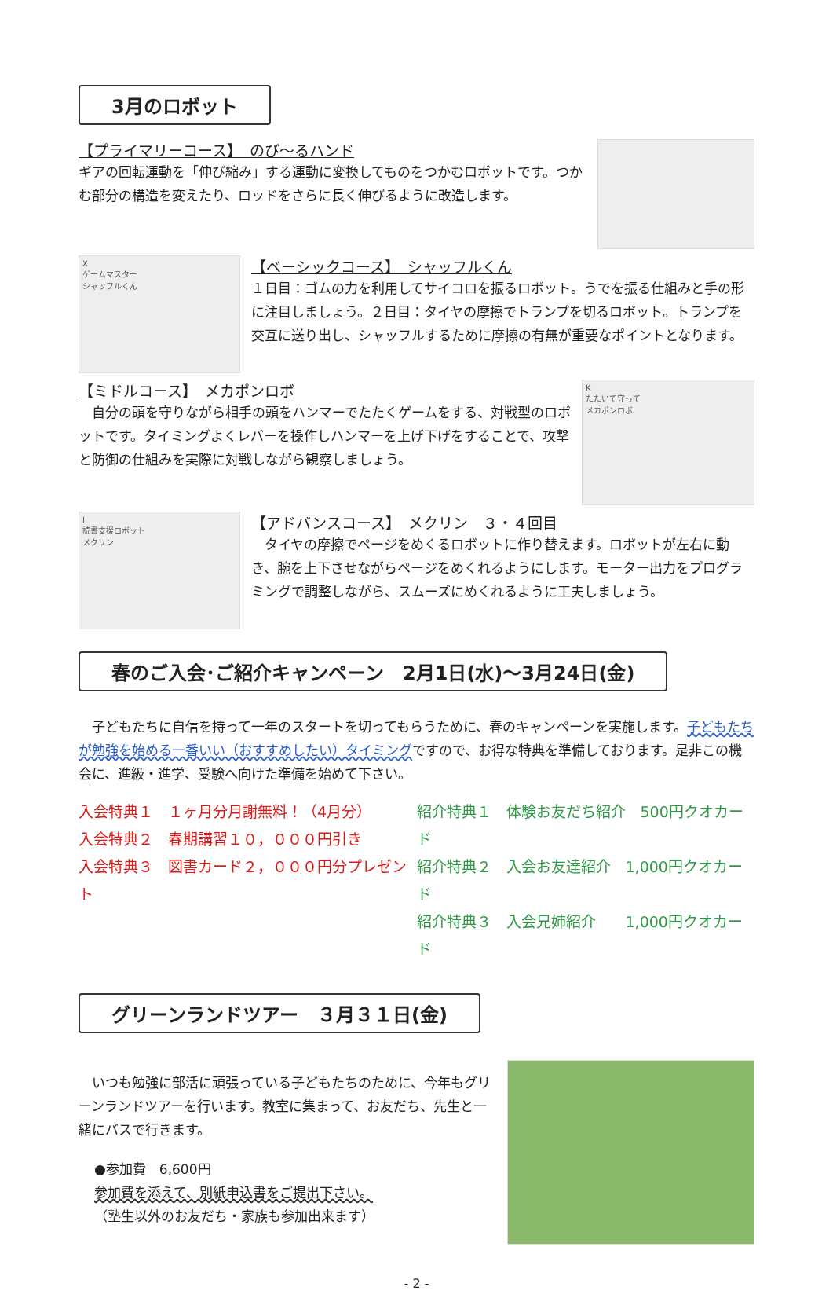3月のロボット
【プライマリーコース】　のび～るハンド
ギアの回転運動を「伸び縮み」する運動に変換してものをつかむロボットです。つかむ部分の構造を変えたり、ロッドをさらに長く伸びるように改造します。
X
ゲームマスター
シャッフルくん
【ベーシックコース】　シャッフルくん
１日目：ゴムの力を利用してサイコロを振るロボット。うでを振る仕組みと手の形に注目しましょう。２日目：タイヤの摩擦でトランプを切るロボット。トランプを交互に送り出し、シャッフルするために摩擦の有無が重要なポイントとなります。
【ミドルコース】　メカポンロボ
　自分の頭を守りながら相手の頭をハンマーでたたくゲームをする、対戦型のロボットです。タイミングよくレバーを操作しハンマーを上げ下げをすることで、攻撃と防御の仕組みを実際に対戦しながら観察しましょう。
K
たたいて守って
メカポンロボ
I
読書支援ロボット
メクリン
【アドバンスコース】　メクリン　３・４回目
　タイヤの摩擦でページをめくるロボットに作り替えます。ロボットが左右に動き、腕を上下させながらページをめくれるようにします。モーター出力をプログラミングで調整しながら、スムーズにめくれるように工夫しましょう。
春のご入会･ご紹介キャンペーン　2月1日(水)～3月24日(金)
　子どもたちに自信を持って一年のスタートを切ってもらうために、春のキャンペーンを実施します。子どもたちが勉強を始める一番いい（おすすめしたい）タイミングですので、お得な特典を準備しております。是非この機会に、進級・進学、受験へ向けた準備を始めて下さい。
入会特典１　１ヶ月分月謝無料！（4月分）
入会特典２　春期講習１０，０００円引き
入会特典３　図書カード２，０００円分プレゼント
紹介特典１　体験お友だち紹介　500円クオカード
紹介特典２　入会お友達紹介　1,000円クオカード
紹介特典３　入会兄姉紹介　　1,000円クオカード
グリーンランドツアー　３月３１日(金)
　いつも勉強に部活に頑張っている子どもたちのために、今年もグリーンランドツアーを行います。教室に集まって、お友だち、先生と一緒にバスで行きます。
●参加費　6,600円
参加費を添えて、別紙申込書をご提出下さい。
（塾生以外のお友だち・家族も参加出来ます）
- 2 -